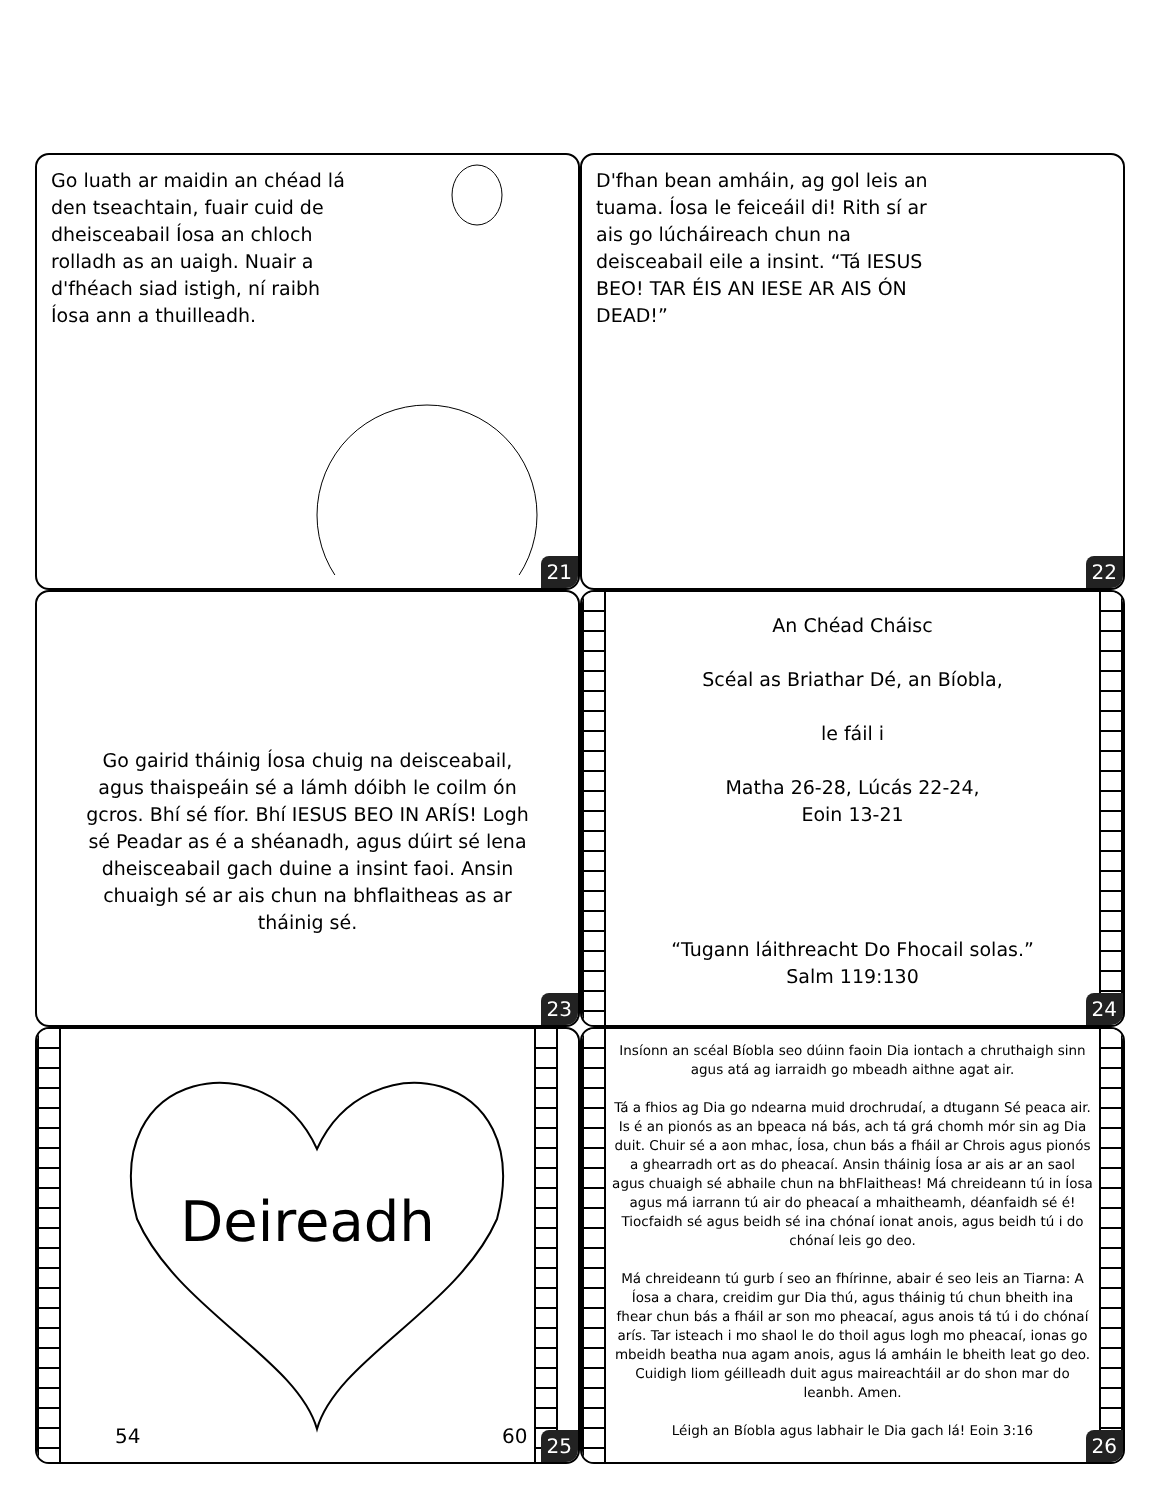Go luath ar maidin an chéad lá den tseachtain, fuair cuid de dheisceabail Íosa an chloch rolladh as an uaigh. Nuair a d'fhéach siad istigh, ní raibh Íosa ann a thuilleadh.
21
D'fhan bean amháin, ag gol leis an tuama. Íosa le feiceáil di! Rith sí ar ais go lúcháireach chun na deisceabail eile a insint. “Tá IESUS BEO! TAR ÉIS AN IESE AR AIS ÓN DEAD!”
22
Go gairid tháinig Íosa chuig na deisceabail, agus thaispeáin sé a lámh dóibh le coilm ón gcros. Bhí sé fíor. Bhí IESUS BEO IN ARÍS! Logh sé Peadar as é a shéanadh, agus dúirt sé lena dheisceabail gach duine a insint faoi. Ansin chuaigh sé ar ais chun na bhflaitheas as ar tháinig sé.
23
An Chéad Cháisc
Scéal as Briathar Dé, an Bíobla,
le fáil i
Matha 26-28, Lúcás 22-24,
Eoin 13-21
“Tugann láithreacht Do Fhocail solas.”
Salm 119:130
24
Deireadh
54 60
25
Insíonn an scéal Bíobla seo dúinn faoin Dia iontach a chruthaigh sinn agus atá ag iarraidh go mbeadh aithne agat air.
Tá a fhios ag Dia go ndearna muid drochrudaí, a dtugann Sé peaca air. Is é an pionós as an bpeaca ná bás, ach tá grá chomh mór sin ag Dia duit. Chuir sé a aon mhac, Íosa, chun bás a fháil ar Chrois agus pionós a ghearradh ort as do pheacaí. Ansin tháinig Íosa ar ais ar an saol agus chuaigh sé abhaile chun na bhFlaitheas! Má chreideann tú in Íosa agus má iarrann tú air do pheacaí a mhaitheamh, déanfaidh sé é! Tiocfaidh sé agus beidh sé ina chónaí ionat anois, agus beidh tú i do chónaí leis go deo.
Má chreideann tú gurb í seo an fhírinne, abair é seo leis an Tiarna: A Íosa a chara, creidim gur Dia thú, agus tháinig tú chun bheith ina fhear chun bás a fháil ar son mo pheacaí, agus anois tá tú i do chónaí arís. Tar isteach i mo shaol le do thoil agus logh mo pheacaí, ionas go mbeidh beatha nua agam anois, agus lá amháin le bheith leat go deo. Cuidigh liom géilleadh duit agus maireachtáil ar do shon mar do leanbh. Amen.
Léigh an Bíobla agus labhair le Dia gach lá! Eoin 3:16
26